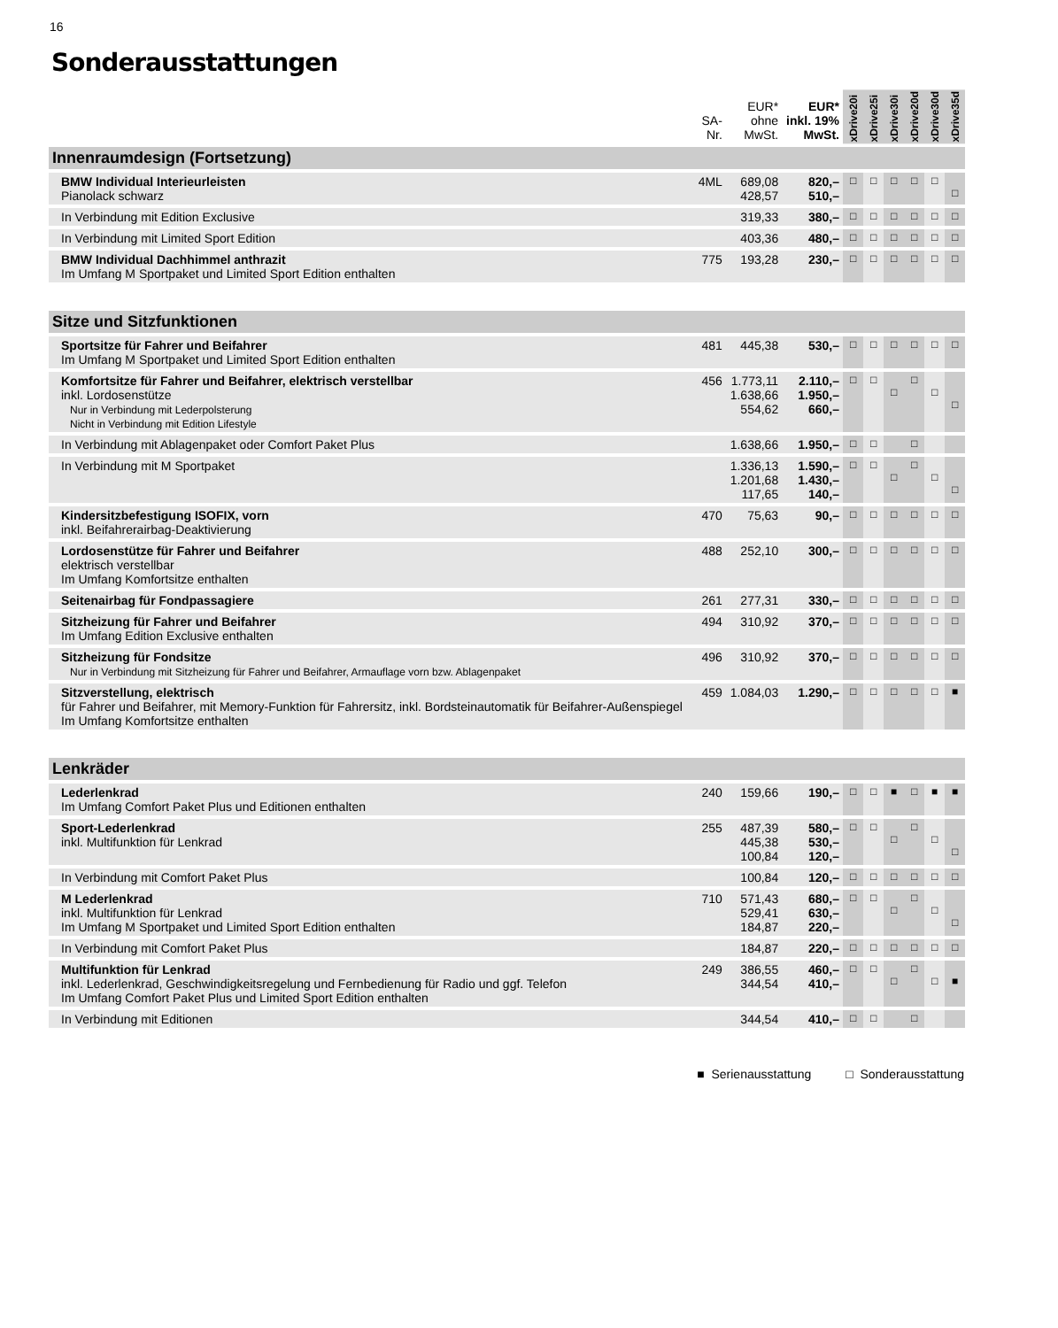16
Sonderausstattungen
| | SA- Nr. | EUR* ohne MwSt. | EUR* inkl. 19% MwSt. | xDrive20i | xDrive25i | xDrive30i | xDrive20d | xDrive30d | xDrive35d |
| --- | --- | --- | --- | --- | --- | --- | --- | --- | --- |
| Innenraumdesign (Fortsetzung) | | | | | | | | | |
| BMW Individual Interieurleisten Pianolack schwarz | 4ML | 689,08 428,57 | 820,– 510,– | □ | □ | □ | □ | □ | □ |
| In Verbindung mit Edition Exclusive | | 319,33 | 380,– | □ | □ | □ | □ | □ | □ |
| In Verbindung mit Limited Sport Edition | | 403,36 | 480,– | □ | □ | □ | □ | □ | □ |
| BMW Individual Dachhimmel anthrazit Im Umfang M Sportpaket und Limited Sport Edition enthalten | 775 | 193,28 | 230,– | □ | □ | □ | □ | □ | □ |
| Sitze und Sitzfunktionen | | | | | | | | | |
| Sportsitze für Fahrer und Beifahrer Im Umfang M Sportpaket und Limited Sport Edition enthalten | 481 | 445,38 | 530,– | □ | □ | □ | □ | □ | □ |
| Komfortsitze für Fahrer und Beifahrer, elektrisch verstellbar inkl. Lordosenstütze Nur in Verbindung mit Lederpolsterung Nicht in Verbindung mit Edition Lifestyle | 456 | 1.773,11 1.638,66 554,62 | 2.110,– 1.950,– 660,– | □ | □ | □ | □ | □ | □ |
| In Verbindung mit Ablagenpaket oder Comfort Paket Plus | | 1.638,66 | 1.950,– | □ | □ | | □ | | |
| In Verbindung mit M Sportpaket | | 1.336,13 1.201,68 117,65 | 1.590,– 1.430,– 140,– | □ | □ | □ | □ | □ | □ |
| Kindersitzbefestigung ISOFIX, vorn inkl. Beifahrerairbag-Deaktivierung | 470 | 75,63 | 90,– | □ | □ | □ | □ | □ | □ |
| Lordosenstütze für Fahrer und Beifahrer elektrisch verstellbar Im Umfang Komfortsitze enthalten | 488 | 252,10 | 300,– | □ | □ | □ | □ | □ | □ |
| Seitenairbag für Fondpassagiere | 261 | 277,31 | 330,– | □ | □ | □ | □ | □ | □ |
| Sitzheizung für Fahrer und Beifahrer Im Umfang Edition Exclusive enthalten | 494 | 310,92 | 370,– | □ | □ | □ | □ | □ | □ |
| Sitzheizung für Fondsitze Nur in Verbindung mit Sitzheizung für Fahrer und Beifahrer, Armauflage vorn bzw. Ablagenpaket | 496 | 310,92 | 370,– | □ | □ | □ | □ | □ | □ |
| Sitzverstellung, elektrisch für Fahrer und Beifahrer, mit Memory-Funktion für Fahrersitz, inkl. Bordsteinautomatik für Beifahrer-Außenspiegel Im Umfang Komfortsitze enthalten | 459 | 1.084,03 | 1.290,– | □ | □ | □ | □ | □ | ■ |
| Lenkräder | | | | | | | | | |
| Lederlenkrad Im Umfang Comfort Paket Plus und Editionen enthalten | 240 | 159,66 | 190,– | □ | □ | ■ | □ | ■ | ■ |
| Sport-Lederlenkrad inkl. Multifunktion für Lenkrad | 255 | 487,39 445,38 100,84 | 580,– 530,– 120,– | □ | □ | □ | □ | □ | □ |
| In Verbindung mit Comfort Paket Plus | | 100,84 | 120,– | □ | □ | □ | □ | □ | □ |
| M Lederlenkrad inkl. Multifunktion für Lenkrad Im Umfang M Sportpaket und Limited Sport Edition enthalten | 710 | 571,43 529,41 184,87 | 680,– 630,– 220,– | □ | □ | □ | □ | □ | □ |
| In Verbindung mit Comfort Paket Plus | | 184,87 | 220,– | □ | □ | □ | □ | □ | □ |
| Multifunktion für Lenkrad inkl. Lederlenkrad, Geschwindigkeitsregelung und Fernbedienung für Radio und ggf. Telefon Im Umfang Comfort Paket Plus und Limited Sport Edition enthalten | 249 | 386,55 344,54 | 460,– 410,– | □ | □ | □ | □ | □ | ■ |
| In Verbindung mit Editionen | | 344,54 | 410,– | □ | □ | | □ | | |
■ Serienausstattung □ Sonderausstattung